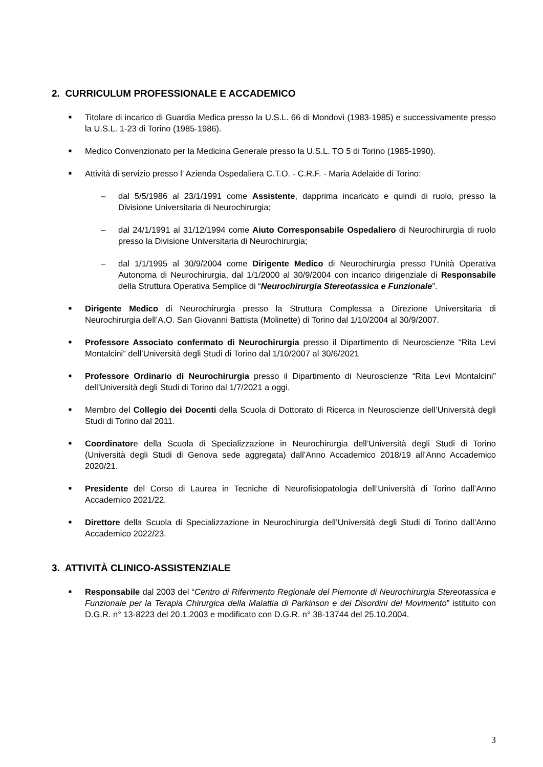2. CURRICULUM PROFESSIONALE E ACCADEMICO
■ Titolare di incarico di Guardia Medica presso la U.S.L. 66 di Mondovì (1983-1985) e successivamente presso la U.S.L. 1-23 di Torino (1985-1986).
■ Medico Convenzionato per la Medicina Generale presso la U.S.L. TO 5 di Torino (1985-1990).
■ Attività di servizio presso l’ Azienda Ospedaliera C.T.O. - C.R.F. - Maria Adelaide di Torino:
– dal 5/5/1986 al 23/1/1991 come Assistente, dapprima incaricato e quindi di ruolo, presso la Divisione Universitaria di Neurochirurgia;
– dal 24/1/1991 al 31/12/1994 come Aiuto Corresponsabile Ospedaliero di Neurochirurgia di ruolo presso la Divisione Universitaria di Neurochirurgia;
– dal 1/1/1995 al 30/9/2004 come Dirigente Medico di Neurochirurgia presso l’Unità Operativa Autonoma di Neurochirurgia, dal 1/1/2000 al 30/9/2004 con incarico dirigenziale di Responsabile della Struttura Operativa Semplice di “Neurochirurgia Stereotassica e Funzionale”.
■ Dirigente Medico di Neurochirurgia presso la Struttura Complessa a Direzione Universitaria di Neurochirurgia dell’A.O. San Giovanni Battista (Molinette) di Torino dal 1/10/2004 al 30/9/2007.
■ Professore Associato confermato di Neurochirurgia presso il Dipartimento di Neuroscienze “Rita Levi Montalcini” dell’Università degli Studi di Torino dal 1/10/2007 al 30/6/2021
■ Professore Ordinario di Neurochirurgia presso il Dipartimento di Neuroscienze “Rita Levi Montalcini” dell’Università degli Studi di Torino dal 1/7/2021 a oggi.
■ Membro del Collegio dei Docenti della Scuola di Dottorato di Ricerca in Neuroscienze dell’Università degli Studi di Torino dal 2011.
■ Coordinatore della Scuola di Specializzazione in Neurochirurgia dell’Università degli Studi di Torino (Università degli Studi di Genova sede aggregata) dall’Anno Accademico 2018/19 all’Anno Accademico 2020/21.
■ Presidente del Corso di Laurea in Tecniche di Neurofisiopatologia dell’Università di Torino dall’Anno Accademico 2021/22.
■ Direttore della Scuola di Specializzazione in Neurochirurgia dell’Università degli Studi di Torino dall’Anno Accademico 2022/23.
3. ATTIVITÀ CLINICO-ASSISTENZIALE
■ Responsabile dal 2003 del “Centro di Riferimento Regionale del Piemonte di Neurochirurgia Stereotassica e Funzionale per la Terapia Chirurgica della Malattia di Parkinson e dei Disordini del Movimento” istituito con D.G.R. n° 13-8223 del 20.1.2003 e modificato con D.G.R. n° 38-13744 del 25.10.2004.
3